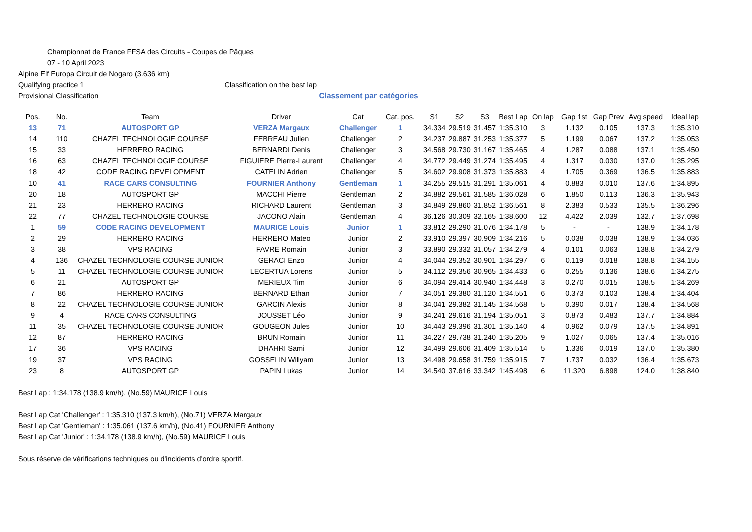Championnat de France FFSA des Circuits - Coupes de Pâques
07 - 10 April 2023
Alpine Elf Europa Circuit de Nogaro (3.636 km)
Qualifying practice 1 Classification on the best lap
Provisional Classification Classement par catégories
| Pos. | No. | Team | Driver | Cat | Cat. pos. | S1 | S2 | S3 | Best Lap | On lap | Gap 1st | Gap Prev | Avg speed | Ideal lap |
| --- | --- | --- | --- | --- | --- | --- | --- | --- | --- | --- | --- | --- | --- | --- |
| 13 | 71 | AUTOSPORT GP | VERZA Margaux | Challenger | 1 | 34.334 | 29.519 | 31.457 | 1:35.310 | 3 | 1.132 | 0.105 | 137.3 | 1:35.310 |
| 14 | 110 | CHAZEL TECHNOLOGIE COURSE | FEBREAU Julien | Challenger | 2 | 34.237 | 29.887 | 31.253 | 1:35.377 | 5 | 1.199 | 0.067 | 137.2 | 1:35.053 |
| 15 | 33 | HERRERO RACING | BERNARDI Denis | Challenger | 3 | 34.568 | 29.730 | 31.167 | 1:35.465 | 4 | 1.287 | 0.088 | 137.1 | 1:35.450 |
| 16 | 63 | CHAZEL TECHNOLOGIE COURSE | FIGUIERE Pierre-Laurent | Challenger | 4 | 34.772 | 29.449 | 31.274 | 1:35.495 | 4 | 1.317 | 0.030 | 137.0 | 1:35.295 |
| 18 | 42 | CODE RACING DEVELOPMENT | CATELIN Adrien | Challenger | 5 | 34.602 | 29.908 | 31.373 | 1:35.883 | 4 | 1.705 | 0.369 | 136.5 | 1:35.883 |
| 10 | 41 | RACE CARS CONSULTING | FOURNIER Anthony | Gentleman | 1 | 34.255 | 29.515 | 31.291 | 1:35.061 | 4 | 0.883 | 0.010 | 137.6 | 1:34.895 |
| 20 | 18 | AUTOSPORT GP | MACCHI Pierre | Gentleman | 2 | 34.882 | 29.561 | 31.585 | 1:36.028 | 6 | 1.850 | 0.113 | 136.3 | 1:35.943 |
| 21 | 23 | HERRERO RACING | RICHARD Laurent | Gentleman | 3 | 34.849 | 29.860 | 31.852 | 1:36.561 | 8 | 2.383 | 0.533 | 135.5 | 1:36.296 |
| 22 | 77 | CHAZEL TECHNOLOGIE COURSE | JACONO Alain | Gentleman | 4 | 36.126 | 30.309 | 32.165 | 1:38.600 | 12 | 4.422 | 2.039 | 132.7 | 1:37.698 |
| 1 | 59 | CODE RACING DEVELOPMENT | MAURICE Louis | Junior | 1 | 33.812 | 29.290 | 31.076 | 1:34.178 | 5 | - | - | 138.9 | 1:34.178 |
| 2 | 29 | HERRERO RACING | HERRERO Mateo | Junior | 2 | 33.910 | 29.397 | 30.909 | 1:34.216 | 5 | 0.038 | 0.038 | 138.9 | 1:34.036 |
| 3 | 38 | VPS RACING | FAVRE Romain | Junior | 3 | 33.890 | 29.332 | 31.057 | 1:34.279 | 4 | 0.101 | 0.063 | 138.8 | 1:34.279 |
| 4 | 136 | CHAZEL TECHNOLOGIE COURSE JUNIOR | GERACI Enzo | Junior | 4 | 34.044 | 29.352 | 30.901 | 1:34.297 | 6 | 0.119 | 0.018 | 138.8 | 1:34.155 |
| 5 | 11 | CHAZEL TECHNOLOGIE COURSE JUNIOR | LECERTUA Lorens | Junior | 5 | 34.112 | 29.356 | 30.965 | 1:34.433 | 6 | 0.255 | 0.136 | 138.6 | 1:34.275 |
| 6 | 21 | AUTOSPORT GP | MERIEUX Tim | Junior | 6 | 34.094 | 29.414 | 30.940 | 1:34.448 | 3 | 0.270 | 0.015 | 138.5 | 1:34.269 |
| 7 | 86 | HERRERO RACING | BERNARD Ethan | Junior | 7 | 34.051 | 29.380 | 31.120 | 1:34.551 | 6 | 0.373 | 0.103 | 138.4 | 1:34.404 |
| 8 | 22 | CHAZEL TECHNOLOGIE COURSE JUNIOR | GARCIN Alexis | Junior | 8 | 34.041 | 29.382 | 31.145 | 1:34.568 | 5 | 0.390 | 0.017 | 138.4 | 1:34.568 |
| 9 | 4 | RACE CARS CONSULTING | JOUSSET Léo | Junior | 9 | 34.241 | 29.616 | 31.194 | 1:35.051 | 3 | 0.873 | 0.483 | 137.7 | 1:34.884 |
| 11 | 35 | CHAZEL TECHNOLOGIE COURSE JUNIOR | GOUGEON Jules | Junior | 10 | 34.443 | 29.396 | 31.301 | 1:35.140 | 4 | 0.962 | 0.079 | 137.5 | 1:34.891 |
| 12 | 87 | HERRERO RACING | BRUN Romain | Junior | 11 | 34.227 | 29.738 | 31.240 | 1:35.205 | 9 | 1.027 | 0.065 | 137.4 | 1:35.016 |
| 17 | 36 | VPS RACING | DHAHRI Sami | Junior | 12 | 34.499 | 29.606 | 31.409 | 1:35.514 | 5 | 1.336 | 0.019 | 137.0 | 1:35.380 |
| 19 | 37 | VPS RACING | GOSSELIN Willyam | Junior | 13 | 34.498 | 29.658 | 31.759 | 1:35.915 | 7 | 1.737 | 0.032 | 136.4 | 1:35.673 |
| 23 | 8 | AUTOSPORT GP | PAPIN Lukas | Junior | 14 | 34.540 | 37.616 | 33.342 | 1:45.498 | 6 | 11.320 | 6.898 | 124.0 | 1:38.840 |
Best Lap : 1:34.178 (138.9 km/h), (No.59) MAURICE Louis
Best Lap Cat 'Challenger' : 1:35.310 (137.3 km/h), (No.71) VERZA Margaux
Best Lap Cat 'Gentleman' : 1:35.061 (137.6 km/h), (No.41) FOURNIER Anthony
Best Lap Cat 'Junior' : 1:34.178 (138.9 km/h), (No.59) MAURICE Louis
Sous réserve de vérifications techniques ou d'incidents d'ordre sportif.